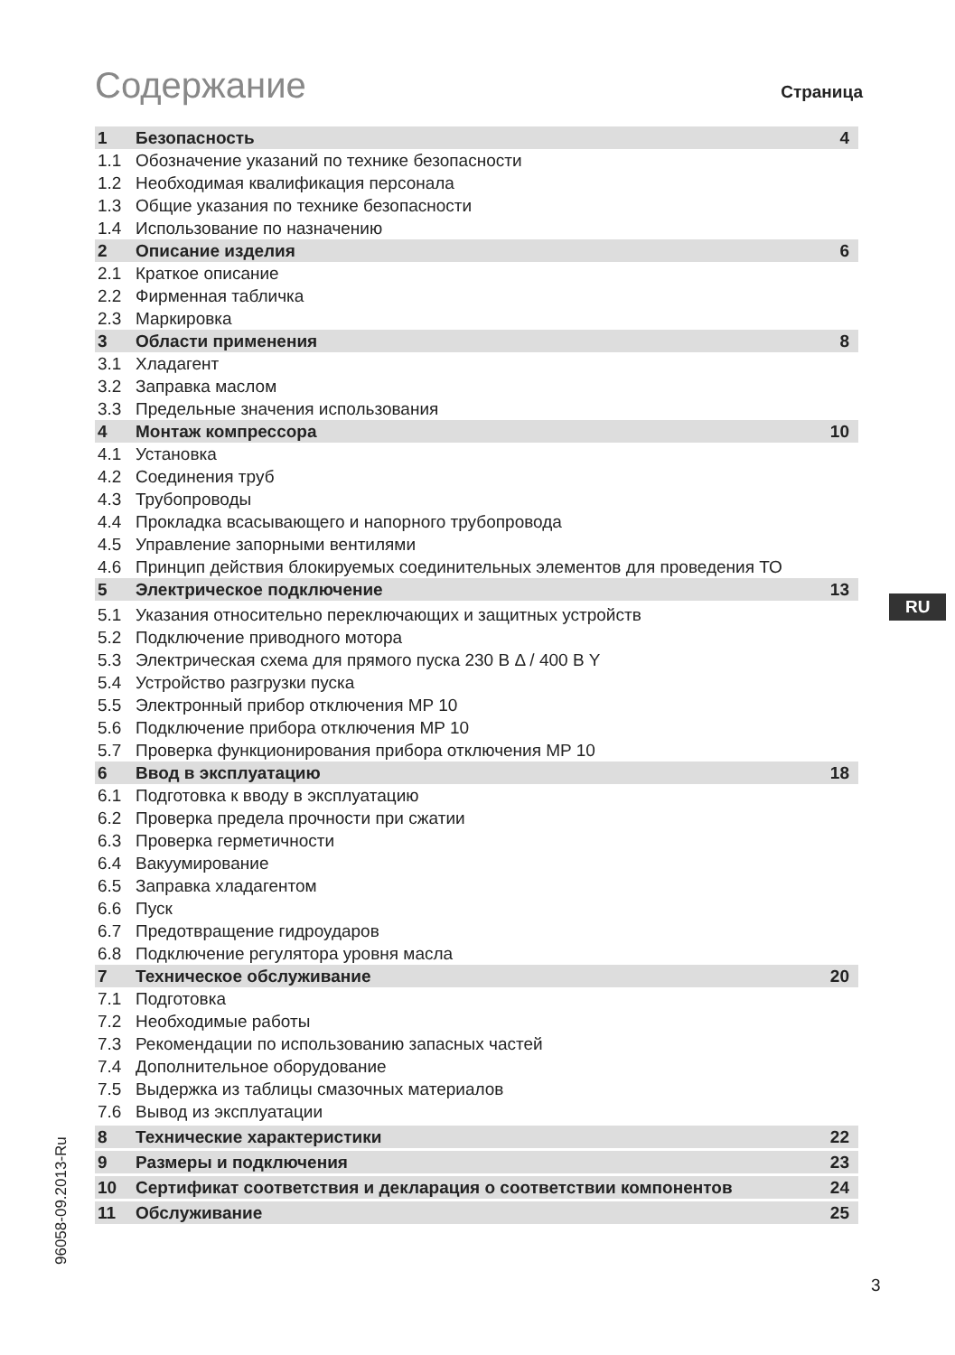Содержание
Страница
| 1 | Безопасность | 4 |
| 1.1 | Обозначение указаний по технике безопасности | |
| 1.2 | Необходимая квалификация персонала | |
| 1.3 | Общие указания по технике безопасности | |
| 1.4 | Использование по назначению | |
| 2 | Описание изделия | 6 |
| 2.1 | Краткое описание | |
| 2.2 | Фирменная табличка | |
| 2.3 | Маркировка | |
| 3 | Области применения | 8 |
| 3.1 | Хладагент | |
| 3.2 | Заправка маслом | |
| 3.3 | Предельные значения использования | |
| 4 | Монтаж компрессора | 10 |
| 4.1 | Установка | |
| 4.2 | Соединения труб | |
| 4.3 | Трубопроводы | |
| 4.4 | Прокладка всасывающего и напорного трубопровода | |
| 4.5 | Управление запорными вентилями | |
| 4.6 | Принцип действия блокируемых соединительных элементов для проведения ТО | |
| 5 | Электрическое подключение | 13 |
| 5.1 | Указания относительно переключающих и защитных устройств | |
| 5.2 | Подключение приводного мотора | |
| 5.3 | Электрическая схема для прямого пуска 230 В Δ / 400 В Y | |
| 5.4 | Устройство разгрузки пуска | |
| 5.5 | Электронный прибор отключения MP 10 | |
| 5.6 | Подключение прибора отключения MP 10 | |
| 5.7 | Проверка функционирования прибора отключения MP 10 | |
| 6 | Ввод в эксплуатацию | 18 |
| 6.1 | Подготовка к вводу в эксплуатацию | |
| 6.2 | Проверка предела прочности при сжатии | |
| 6.3 | Проверка герметичности | |
| 6.4 | Вакуумирование | |
| 6.5 | Заправка хладагентом | |
| 6.6 | Пуск | |
| 6.7 | Предотвращение гидроударов | |
| 6.8 | Подключение регулятора уровня масла | |
| 7 | Техническое обслуживание | 20 |
| 7.1 | Подготовка | |
| 7.2 | Необходимые работы | |
| 7.3 | Рекомендации по использованию запасных частей | |
| 7.4 | Дополнительное оборудование | |
| 7.5 | Выдержка из таблицы смазочных материалов | |
| 7.6 | Вывод из эксплуатации | |
| 8 | Технические характеристики | 22 |
| 9 | Размеры и подключения | 23 |
| 10 | Сертификат соответствия и декларация о соответствии компонентов | 24 |
| 11 | Обслуживание | 25 |
RU
96058-09.2013-Ru
3